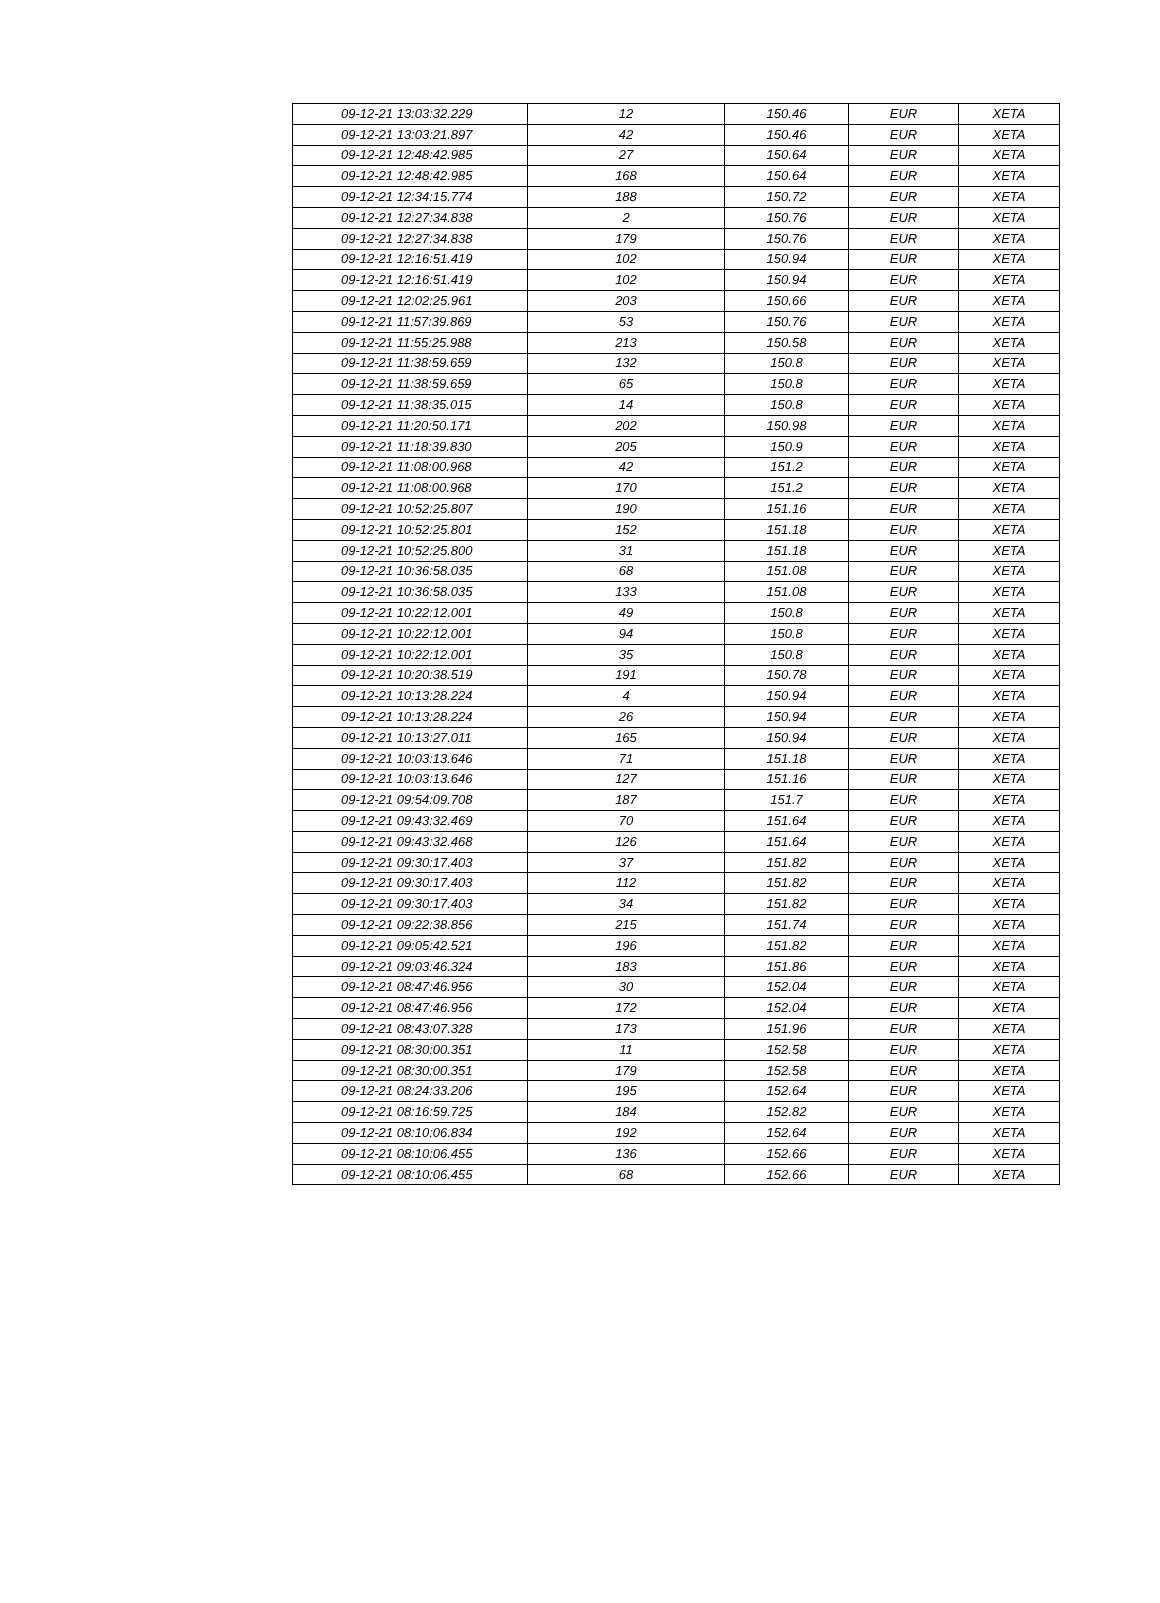| 09-12-21 13:03:32.229 | 12 | 150.46 | EUR | XETA |
| 09-12-21 13:03:21.897 | 42 | 150.46 | EUR | XETA |
| 09-12-21 12:48:42.985 | 27 | 150.64 | EUR | XETA |
| 09-12-21 12:48:42.985 | 168 | 150.64 | EUR | XETA |
| 09-12-21 12:34:15.774 | 188 | 150.72 | EUR | XETA |
| 09-12-21 12:27:34.838 | 2 | 150.76 | EUR | XETA |
| 09-12-21 12:27:34.838 | 179 | 150.76 | EUR | XETA |
| 09-12-21 12:16:51.419 | 102 | 150.94 | EUR | XETA |
| 09-12-21 12:16:51.419 | 102 | 150.94 | EUR | XETA |
| 09-12-21 12:02:25.961 | 203 | 150.66 | EUR | XETA |
| 09-12-21 11:57:39.869 | 53 | 150.76 | EUR | XETA |
| 09-12-21 11:55:25.988 | 213 | 150.58 | EUR | XETA |
| 09-12-21 11:38:59.659 | 132 | 150.8 | EUR | XETA |
| 09-12-21 11:38:59.659 | 65 | 150.8 | EUR | XETA |
| 09-12-21 11:38:35.015 | 14 | 150.8 | EUR | XETA |
| 09-12-21 11:20:50.171 | 202 | 150.98 | EUR | XETA |
| 09-12-21 11:18:39.830 | 205 | 150.9 | EUR | XETA |
| 09-12-21 11:08:00.968 | 42 | 151.2 | EUR | XETA |
| 09-12-21 11:08:00.968 | 170 | 151.2 | EUR | XETA |
| 09-12-21 10:52:25.807 | 190 | 151.16 | EUR | XETA |
| 09-12-21 10:52:25.801 | 152 | 151.18 | EUR | XETA |
| 09-12-21 10:52:25.800 | 31 | 151.18 | EUR | XETA |
| 09-12-21 10:36:58.035 | 68 | 151.08 | EUR | XETA |
| 09-12-21 10:36:58.035 | 133 | 151.08 | EUR | XETA |
| 09-12-21 10:22:12.001 | 49 | 150.8 | EUR | XETA |
| 09-12-21 10:22:12.001 | 94 | 150.8 | EUR | XETA |
| 09-12-21 10:22:12.001 | 35 | 150.8 | EUR | XETA |
| 09-12-21 10:20:38.519 | 191 | 150.78 | EUR | XETA |
| 09-12-21 10:13:28.224 | 4 | 150.94 | EUR | XETA |
| 09-12-21 10:13:28.224 | 26 | 150.94 | EUR | XETA |
| 09-12-21 10:13:27.011 | 165 | 150.94 | EUR | XETA |
| 09-12-21 10:03:13.646 | 71 | 151.18 | EUR | XETA |
| 09-12-21 10:03:13.646 | 127 | 151.16 | EUR | XETA |
| 09-12-21 09:54:09.708 | 187 | 151.7 | EUR | XETA |
| 09-12-21 09:43:32.469 | 70 | 151.64 | EUR | XETA |
| 09-12-21 09:43:32.468 | 126 | 151.64 | EUR | XETA |
| 09-12-21 09:30:17.403 | 37 | 151.82 | EUR | XETA |
| 09-12-21 09:30:17.403 | 112 | 151.82 | EUR | XETA |
| 09-12-21 09:30:17.403 | 34 | 151.82 | EUR | XETA |
| 09-12-21 09:22:38.856 | 215 | 151.74 | EUR | XETA |
| 09-12-21 09:05:42.521 | 196 | 151.82 | EUR | XETA |
| 09-12-21 09:03:46.324 | 183 | 151.86 | EUR | XETA |
| 09-12-21 08:47:46.956 | 30 | 152.04 | EUR | XETA |
| 09-12-21 08:47:46.956 | 172 | 152.04 | EUR | XETA |
| 09-12-21 08:43:07.328 | 173 | 151.96 | EUR | XETA |
| 09-12-21 08:30:00.351 | 11 | 152.58 | EUR | XETA |
| 09-12-21 08:30:00.351 | 179 | 152.58 | EUR | XETA |
| 09-12-21 08:24:33.206 | 195 | 152.64 | EUR | XETA |
| 09-12-21 08:16:59.725 | 184 | 152.82 | EUR | XETA |
| 09-12-21 08:10:06.834 | 192 | 152.64 | EUR | XETA |
| 09-12-21 08:10:06.455 | 136 | 152.66 | EUR | XETA |
| 09-12-21 08:10:06.455 | 68 | 152.66 | EUR | XETA |